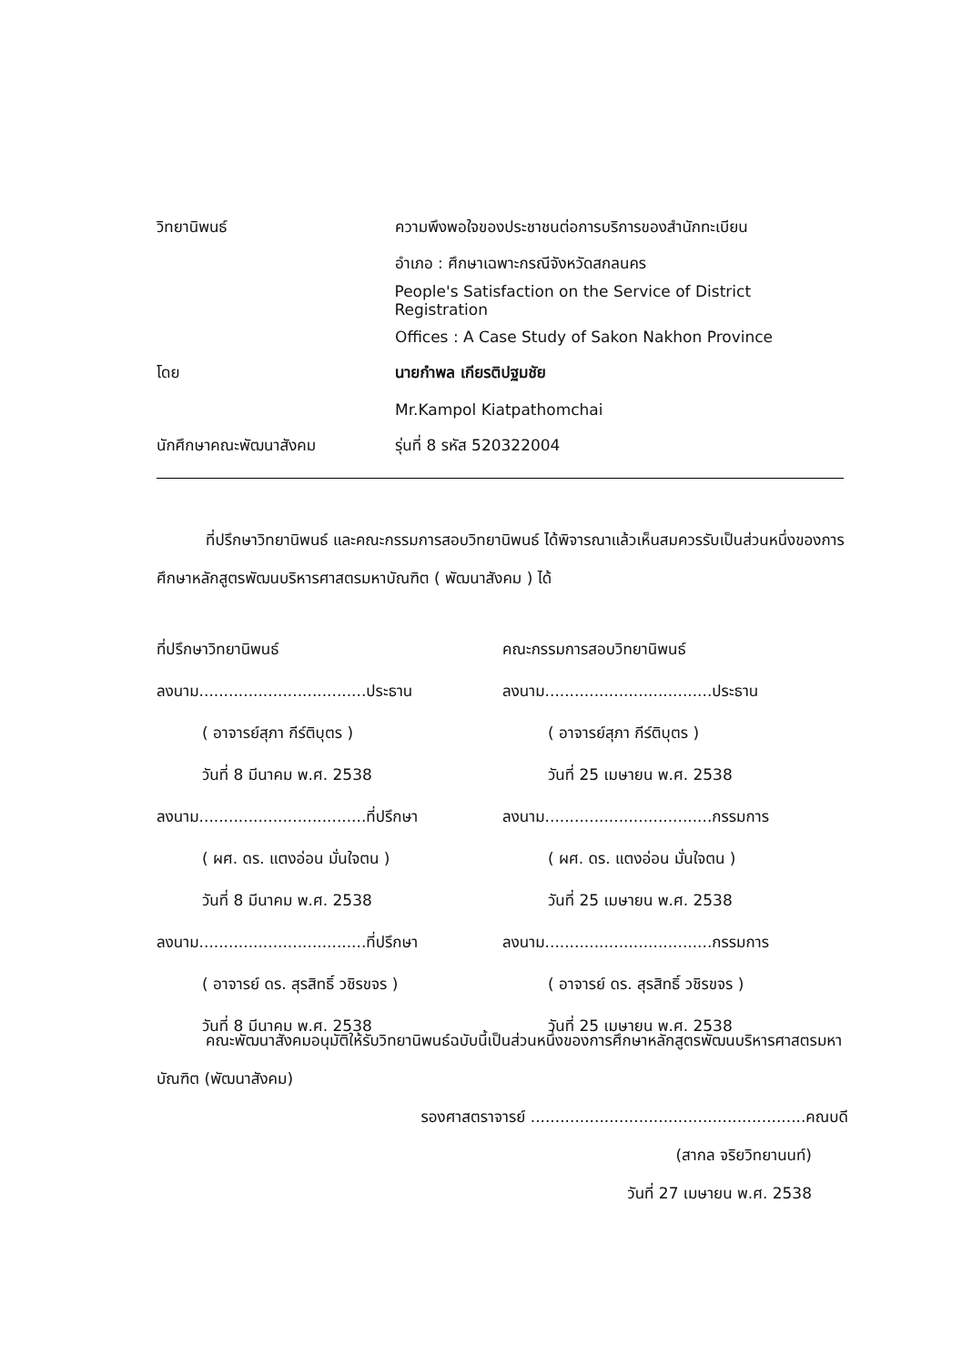วิทยานิพนธ์
ความพึงพอใจของประชาชนต่อการบริการของสำนักทะเบียน
อำเภอ : ศึกษาเฉพาะกรณีจังหวัดสกลนคร
People's Satisfaction on the Service of District Registration
Offices : A Case Study of Sakon Nakhon Province
โดย นายกำพล เกียรติปฐมชัย
Mr.Kampol Kiatpathomchai
นักศึกษาคณะพัฒนาสังคม รุ่นที่ 8 รหัส 520322004
ที่ปรึกษาวิทยานิพนธ์ และคณะกรรมการสอบวิทยานิพนธ์ ได้พิจารณาแล้วเห็นสมควรรับเป็นส่วนหนึ่งของการศึกษาหลักสูตรพัฒนบริหารศาสตรมหาบัณฑิต ( พัฒนาสังคม ) ได้
ที่ปรึกษาวิทยานิพนธ์
ลงนาม..................................ประธาน
( อาจารย์สุภา กีร์ติบุตร )
วันที่ 8 มีนาคม พ.ศ. 2538
ลงนาม..................................ที่ปรึกษา
( ผศ. ดร. แตงอ่อน มั่นใจตน )
วันที่ 8 มีนาคม พ.ศ. 2538
ลงนาม..................................ที่ปรึกษา
( อาจารย์ ดร. สุรสิทธิ์ วชิรขจร )
วันที่ 8 มีนาคม พ.ศ. 2538
คณะกรรมการสอบวิทยานิพนธ์
ลงนาม..................................ประธาน
( อาจารย์สุภา กีร์ติบุตร )
วันที่ 25 เมษายน พ.ศ. 2538
ลงนาม..................................กรรมการ
( ผศ. ดร. แตงอ่อน มั่นใจตน )
วันที่ 25 เมษายน พ.ศ. 2538
ลงนาม..................................กรรมการ
( อาจารย์ ดร. สุรสิทธิ์ วชิรขจร )
วันที่ 25 เมษายน พ.ศ. 2538
คณะพัฒนาสังคมอนุมัติให้รับวิทยานิพนธ์ฉบับนี้เป็นส่วนหนึ่งของการศึกษาหลักสูตรพัฒนบริหารศาสตรมหาบัณฑิต (พัฒนาสังคม)
รองศาสตราจารย์ ........................................................คณบดี
(สากล จริยวิทยานนท์)
วันที่ 27 เมษายน พ.ศ. 2538